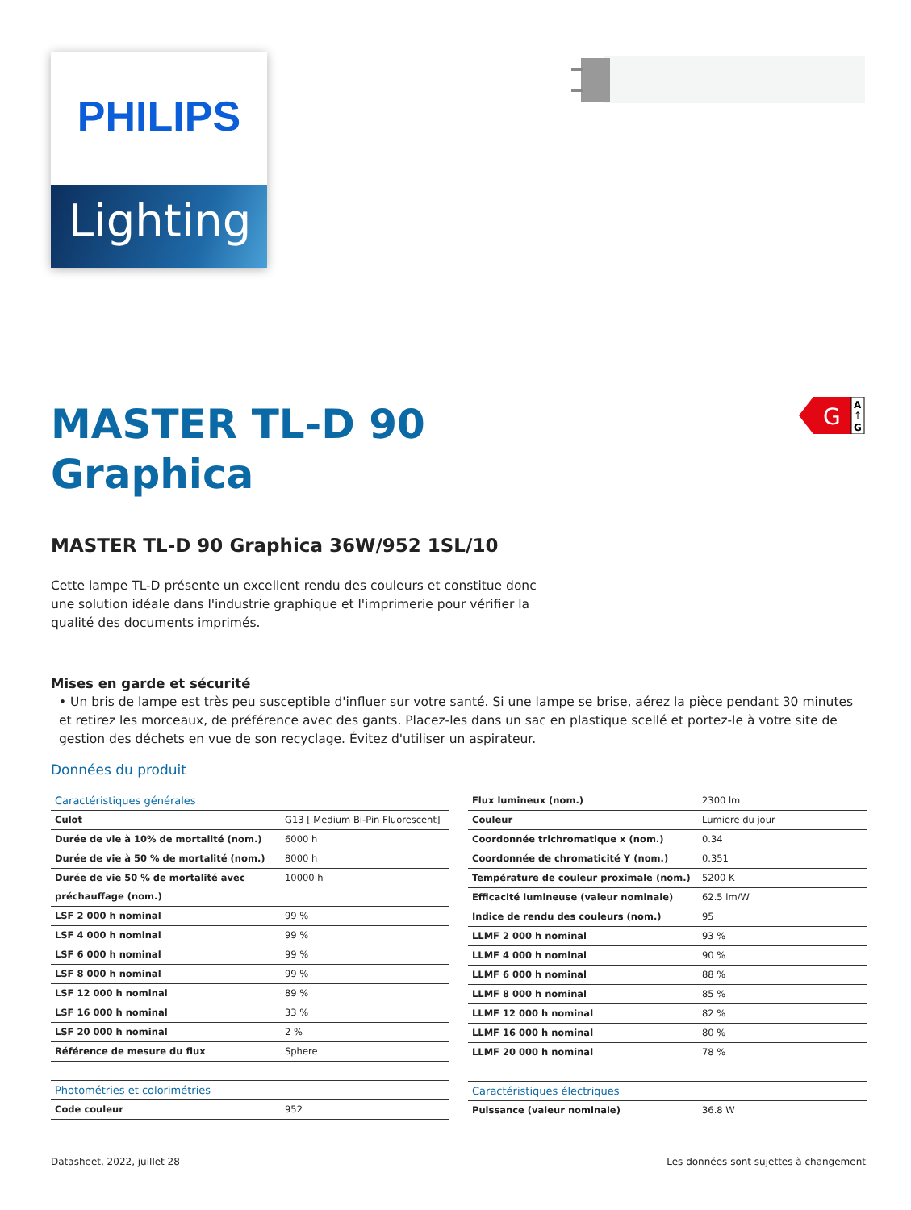PHILIPS
Lighting
G
A
↑
G
MASTER TL-D 90
Graphica
MASTER TL-D 90 Graphica 36W/952 1SL/10
Cette lampe TL-D présente un excellent rendu des couleurs et constitue donc une solution idéale dans l'industrie graphique et l'imprimerie pour vérifier la qualité des documents imprimés.
Mises en garde et sécurité
• Un bris de lampe est très peu susceptible d'influer sur votre santé. Si une lampe se brise, aérez la pièce pendant 30 minutes et retirez les morceaux, de préférence avec des gants. Placez-les dans un sac en plastique scellé et portez-le à votre site de gestion des déchets en vue de son recyclage. Évitez d'utiliser un aspirateur.
Données du produit
| Caractéristiques générales | |
| --- | --- |
| Culot | G13 [ Medium Bi-Pin Fluorescent] |
| Durée de vie à 10% de mortalité (nom.) | 6000 h |
| Durée de vie à 50 % de mortalité (nom.) | 8000 h |
| Durée de vie 50 % de mortalité avec préchauffage (nom.) | 10000 h |
| LSF 2 000 h nominal | 99 % |
| LSF 4 000 h nominal | 99 % |
| LSF 6 000 h nominal | 99 % |
| LSF 8 000 h nominal | 99 % |
| LSF 12 000 h nominal | 89 % |
| LSF 16 000 h nominal | 33 % |
| LSF 20 000 h nominal | 2 % |
| Référence de mesure du flux | Sphere |
| Photométries et colorimétries | |
| --- | --- |
| Code couleur | 952 |
| Flux lumineux (nom.) | 2300 lm |
| Couleur | Lumiere du jour |
| Coordonnée trichromatique x (nom.) | 0.34 |
| Coordonnée de chromaticité Y (nom.) | 0.351 |
| Température de couleur proximale (nom.) | 5200 K |
| Efficacité lumineuse (valeur nominale) | 62.5 lm/W |
| Indice de rendu des couleurs (nom.) | 95 |
| LLMF 2 000 h nominal | 93 % |
| LLMF 4 000 h nominal | 90 % |
| LLMF 6 000 h nominal | 88 % |
| LLMF 8 000 h nominal | 85 % |
| LLMF 12 000 h nominal | 82 % |
| LLMF 16 000 h nominal | 80 % |
| LLMF 20 000 h nominal | 78 % |
| Caractéristiques électriques | |
| --- | --- |
| Puissance (valeur nominale) | 36.8 W |
Datasheet, 2022, juillet 28 Les données sont sujettes à changement